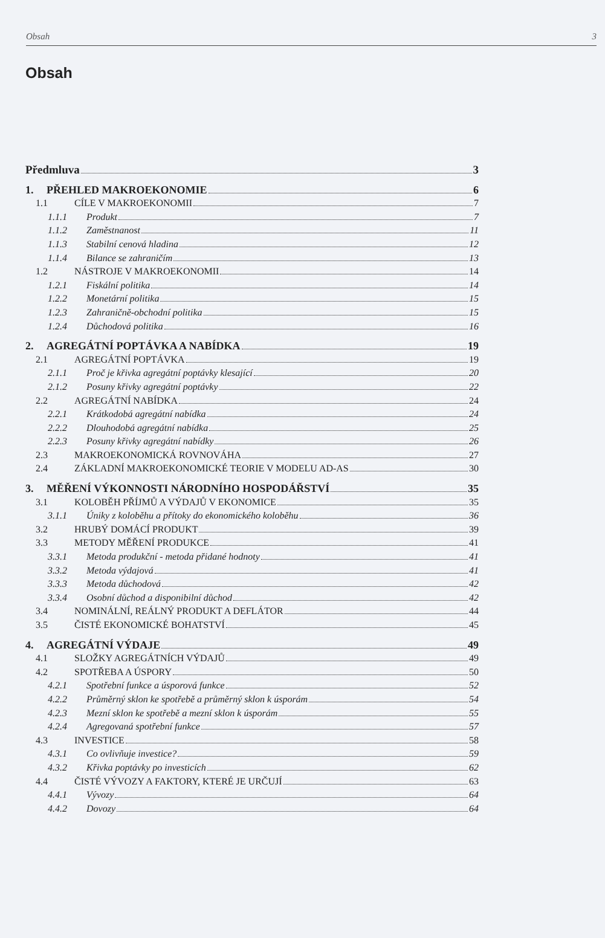Obsah 3
Obsah
Předmluva 3
1. PŘEHLED MAKROEKONOMIE 6
1.1 CÍLE V MAKROEKONOMII 7
1.1.1 Produkt 7
1.1.2 Zaměstnanost 11
1.1.3 Stabilní cenová hladina 12
1.1.4 Bilance se zahraničím 13
1.2 NÁSTROJE V MAKROEKONOMII 14
1.2.1 Fiskální politika 14
1.2.2 Monetární politika 15
1.2.3 Zahraničně-obchodní politika 15
1.2.4 Důchodová politika 16
2. AGREGÁTNÍ POPTÁVKA A NABÍDKA 19
2.1 AGREGÁTNÍ POPTÁVKA 19
2.1.1 Proč je křivka agregátní poptávky klesající 20
2.1.2 Posuny křivky agregátní poptávky 22
2.2 AGREGÁTNÍ NABÍDKA 24
2.2.1 Krátkodobá agregátní nabídka 24
2.2.2 Dlouhodobá agregátní nabídka 25
2.2.3 Posuny křivky agregátní nabídky 26
2.3 MAKROEKONOMICKÁ ROVNOVÁHA 27
2.4 ZÁKLADNÍ MAKROEKONOMICKÉ TEORIE V MODELU AD-AS 30
3. MĚŘENÍ VÝKONNOSTI NÁRODNÍHO HOSPODÁŘSTVÍ 35
3.1 KOLOBĚH PŘÍJMŮ A VÝDAJŮ V EKONOMICE 35
3.1.1 Úniky z koloběhu a přítoky do ekonomického koloběhu 36
3.2 HRUBÝ DOMÁCÍ PRODUKT 39
3.3 METODY MĚŘENÍ PRODUKCE 41
3.3.1 Metoda produkční - metoda přidané hodnoty 41
3.3.2 Metoda výdajová 41
3.3.3 Metoda důchodová 42
3.3.4 Osobní důchod a disponibilní důchod 42
3.4 NOMINÁLNÍ, REÁLNÝ PRODUKT A DEFLÁTOR 44
3.5 ČISTÉ EKONOMICKÉ BOHATSTVÍ 45
4. AGREGÁTNÍ VÝDAJE 49
4.1 SLOŽKY AGREGÁTNÍCH VÝDAJŮ 49
4.2 SPOTŘEBA A ÚSPORY 50
4.2.1 Spotřební funkce a úsporová funkce 52
4.2.2 Průměrný sklon ke spotřebě a průměrný sklon k úsporám 54
4.2.3 Mezní sklon ke spotřebě a mezní sklon k úsporám 55
4.2.4 Agregovaná spotřební funkce 57
4.3 INVESTICE 58
4.3.1 Co ovlivňuje investice? 59
4.3.2 Křivka poptávky po investicích 62
4.4 ČISTÉ VÝVOZY A FAKTORY, KTERÉ JE URČUJÍ 63
4.4.1 Vývozy 64
4.4.2 Dovozy 64